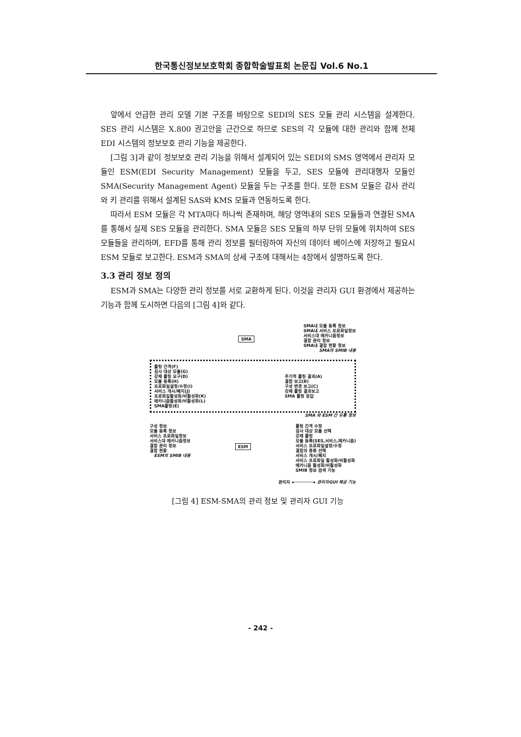한국통신정보보호학회 종합학술발표회 논문집 Vol.6 No.1
앞에서 언급한 관리 모델 기본 구조를 바탕으로 SEDI의 SES 모듈 관리 시스템을 설계한다. SES 관리 시스템은 X.800 권고안을 근간으로 하므로 SES의 각 모듈에 대한 관리와 함께 전체 EDI 시스템의 정보보호 관리 기능을 제공한다.
[그림 3]과 같이 정보보호 관리 기능을 위해서 설계되어 있는 SEDI의 SMS 영역에서 관리자 모듈인 ESM(EDI Security Management) 모듈을 두고, SES 모듈에 관리대행자 모듈인 SMA(Security Management Agent) 모듈을 두는 구조를 한다. 또한 ESM 모듈은 감사 관리와 키 관리를 위해서 설계된 SAS와 KMS 모듈과 연동하도록 한다.
따라서 ESM 모듈은 각 MTA마다 하나씩 존재하며, 해당 영역내의 SES 모듈들과 연결된 SMA를 통해서 실제 SES 모듈을 관리한다. SMA 모듈은 SES 모듈의 하부 단위 모듈에 위치하여 SES 모듈들을 관리하며, EFD를 통해 관리 정보를 필터링하여 자신의 데이터 베이스에 저장하고 필요시 ESM 모듈로 보고한다. ESM과 SMA의 상세 구조에 대해서는 4장에서 설명하도록 한다.
3.3 관리 정보 정의
ESM과 SMA는 다양한 관리 정보를 서로 교환하게 된다. 이것을 관리자 GUI 환경에서 제공하는 기능과 함께 도시하면 다음의 [그림 4]와 같다.
SMA
SMA내 모듈 등록 정보
SMA내 서비스 프로화일정보
서비스대 메카니즘정보
결함 관리 정보
SMA내 결함 현황 정보
SMA의 SMIB 내용
폴링 간격(F)
검사 대상 모듈(G)
강제 폴링 요구(D)
모듈 등록(H)
프로화일설정/수정(I)
서비스 개시/폐지(J)
프로화일활성화/비활성화(K)
메카니즘활성화/비활성화(L)
SMA폴링(E)
주기적 폴링 결과(A)
결함 보고(B)
구성 변경 보고(C)
강제 폴링 결과보고
SMA 폴링 응답
SMA 와 ESM 간 유통 정보
구성 정보
모듈 등록 정보
서비스 프로화일정보
서비스대 메카니즘정보
결함 관리 정보
결함 현황
ESM의 SMIB 내용
ESM
폴링 간격 수정
검사 대상 모듈 선택
강제 폴링
모듈 등록(SES,서비스,메카니즘)
서비스 프로화일설정/수정
결함의 종류 선택
서비스 개시/폐지
서비스 프로화일 활성화/비활성화
메카니즘 활성화/비활성화
SMIB 정보 검색 기능
관리자 ◂────────▸ 관리자GUI 제공 기능
[그림 4] ESM-SMA의 관리 정보 및 관리자 GUI 기능
- 242 -